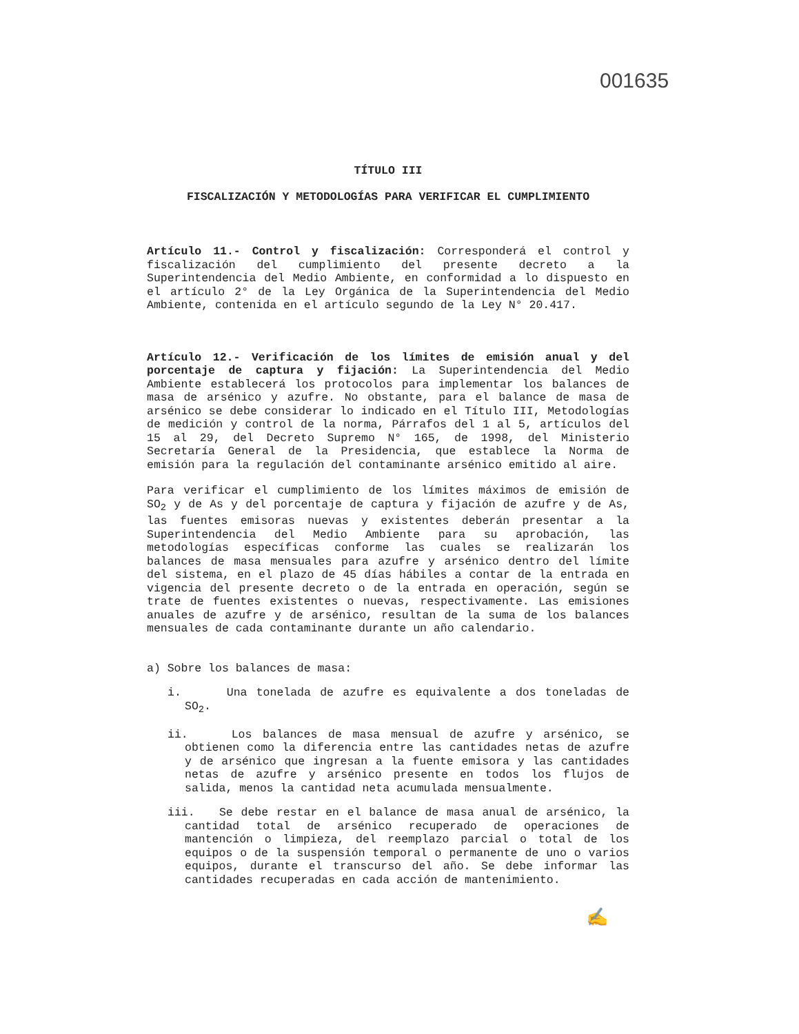001635
TÍTULO III
FISCALIZACIÓN Y METODOLOGÍAS PARA VERIFICAR EL CUMPLIMIENTO
Artículo 11.- Control y fiscalización: Corresponderá el control y fiscalización del cumplimiento del presente decreto a la Superintendencia del Medio Ambiente, en conformidad a lo dispuesto en el artículo 2° de la Ley Orgánica de la Superintendencia del Medio Ambiente, contenida en el artículo segundo de la Ley N° 20.417.
Artículo 12.- Verificación de los límites de emisión anual y del porcentaje de captura y fijación: La Superintendencia del Medio Ambiente establecerá los protocolos para implementar los balances de masa de arsénico y azufre. No obstante, para el balance de masa de arsénico se debe considerar lo indicado en el Título III, Metodologías de medición y control de la norma, Párrafos del 1 al 5, artículos del 15 al 29, del Decreto Supremo N° 165, de 1998, del Ministerio Secretaría General de la Presidencia, que establece la Norma de emisión para la regulación del contaminante arsénico emitido al aire.
Para verificar el cumplimiento de los límites máximos de emisión de SO<sub>2</sub> y de As y del porcentaje de captura y fijación de azufre y de As, las fuentes emisoras nuevas y existentes deberán presentar a la Superintendencia del Medio Ambiente para su aprobación, las metodologías específicas conforme las cuales se realizarán los balances de masa mensuales para azufre y arsénico dentro del límite del sistema, en el plazo de 45 días hábiles a contar de la entrada en vigencia del presente decreto o de la entrada en operación, según se trate de fuentes existentes o nuevas, respectivamente. Las emisiones anuales de azufre y de arsénico, resultan de la suma de los balances mensuales de cada contaminante durante un año calendario.
a) Sobre los balances de masa:
i. Una tonelada de azufre es equivalente a dos toneladas de SO<sub>2</sub>.
ii. Los balances de masa mensual de azufre y arsénico, se obtienen como la diferencia entre las cantidades netas de azufre y de arsénico que ingresan a la fuente emisora y las cantidades netas de azufre y arsénico presente en todos los flujos de salida, menos la cantidad neta acumulada mensualmente.
iii. Se debe restar en el balance de masa anual de arsénico, la cantidad total de arsénico recuperado de operaciones de mantención o limpieza, del reemplazo parcial o total de los equipos o de la suspensión temporal o permanente de uno o varios equipos, durante el transcurso del año. Se debe informar las cantidades recuperadas en cada acción de mantenimiento.
✍